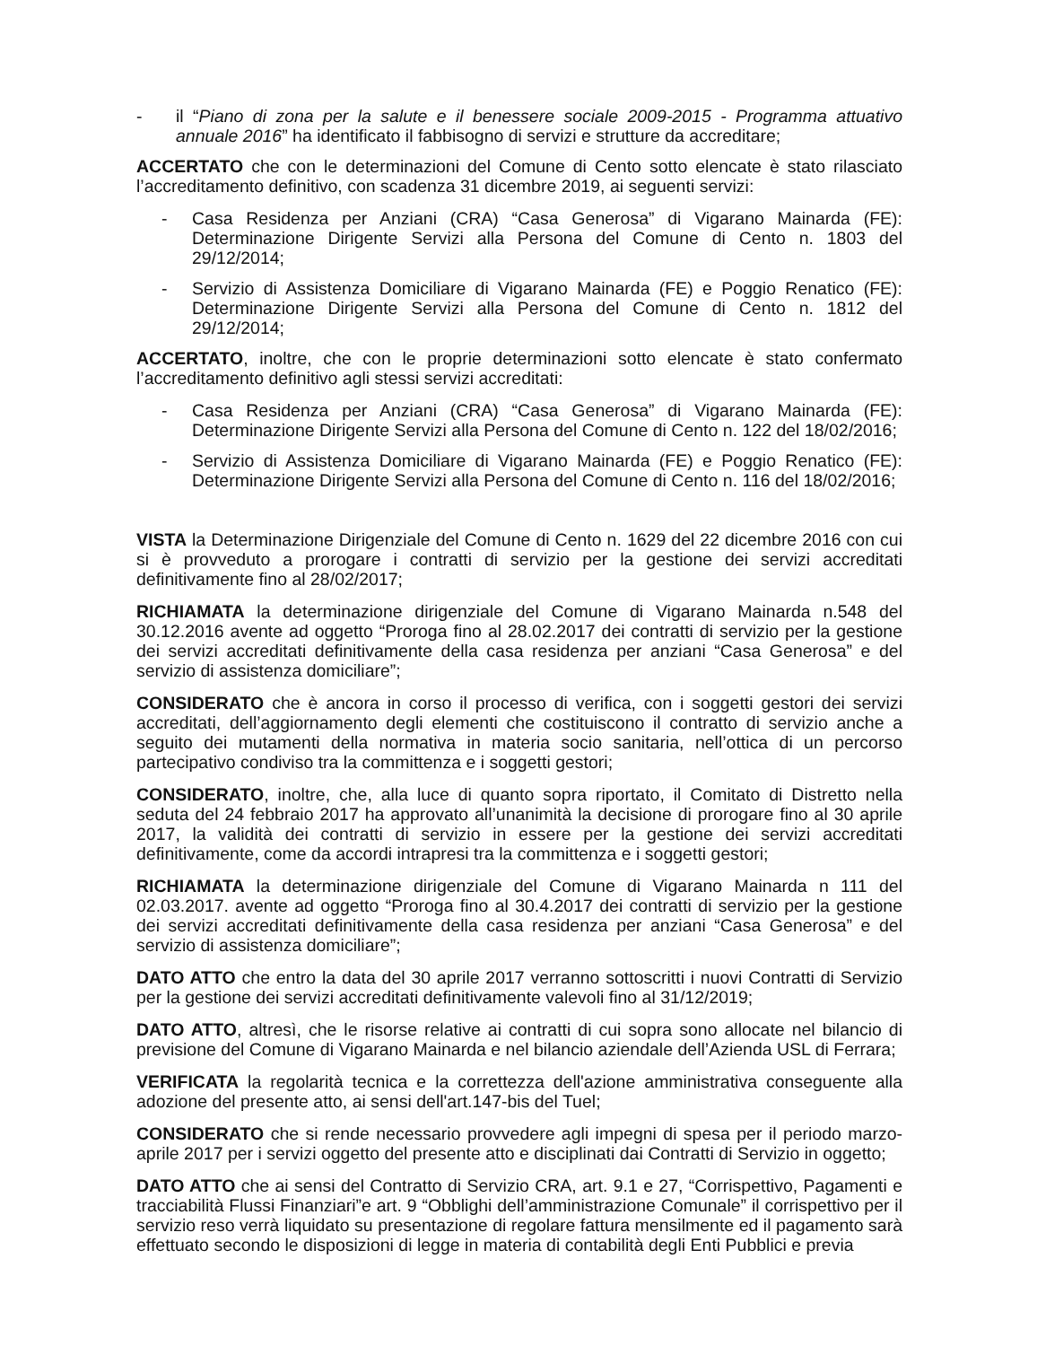- il “Piano di zona per la salute e il benessere sociale 2009-2015 - Programma attuativo annuale 2016” ha identificato il fabbisogno di servizi e strutture da accreditare;
ACCERTATO che con le determinazioni del Comune di Cento sotto elencate è stato rilasciato l’accreditamento definitivo, con scadenza 31 dicembre 2019, ai seguenti servizi:
- Casa Residenza per Anziani (CRA) “Casa Generosa” di Vigarano Mainarda (FE): Determinazione Dirigente Servizi alla Persona del Comune di Cento n. 1803 del 29/12/2014;
- Servizio di Assistenza Domiciliare di Vigarano Mainarda (FE) e Poggio Renatico (FE): Determinazione Dirigente Servizi alla Persona del Comune di Cento n. 1812 del 29/12/2014;
ACCERTATO, inoltre, che con le proprie determinazioni sotto elencate è stato confermato l’accreditamento definitivo agli stessi servizi accreditati:
- Casa Residenza per Anziani (CRA) “Casa Generosa” di Vigarano Mainarda (FE): Determinazione Dirigente Servizi alla Persona del Comune di Cento n. 122 del 18/02/2016;
- Servizio di Assistenza Domiciliare di Vigarano Mainarda (FE) e Poggio Renatico (FE): Determinazione Dirigente Servizi alla Persona del Comune di Cento n. 116 del 18/02/2016;
VISTA la Determinazione Dirigenziale del Comune di Cento n. 1629 del 22 dicembre 2016 con cui si è provveduto a prorogare i contratti di servizio per la gestione dei servizi accreditati definitivamente fino al 28/02/2017;
RICHIAMATA la determinazione dirigenziale del Comune di Vigarano Mainarda n.548 del 30.12.2016 avente ad oggetto “Proroga fino al 28.02.2017 dei contratti di servizio per la gestione dei servizi accreditati definitivamente della casa residenza per anziani “Casa Generosa” e del servizio di assistenza domiciliare”;
CONSIDERATO che è ancora in corso il processo di verifica, con i soggetti gestori dei servizi accreditati, dell’aggiornamento degli elementi che costituiscono il contratto di servizio anche a seguito dei mutamenti della normativa in materia socio sanitaria, nell’ottica di un percorso partecipativo condiviso tra la committenza e i soggetti gestori;
CONSIDERATO, inoltre, che, alla luce di quanto sopra riportato, il Comitato di Distretto nella seduta del 24 febbraio 2017 ha approvato all’unanimità la decisione di prorogare fino al 30 aprile 2017, la validità dei contratti di servizio in essere per la gestione dei servizi accreditati definitivamente, come da accordi intrapresi tra la committenza e i soggetti gestori;
RICHIAMATA la determinazione dirigenziale del Comune di Vigarano Mainarda n 111 del 02.03.2017. avente ad oggetto “Proroga fino al 30.4.2017 dei contratti di servizio per la gestione dei servizi accreditati definitivamente della casa residenza per anziani “Casa Generosa” e del servizio di assistenza domiciliare”;
DATO ATTO che entro la data del 30 aprile 2017 verranno sottoscritti i nuovi Contratti di Servizio per la gestione dei servizi accreditati definitivamente valevoli fino al 31/12/2019;
DATO ATTO, altresì, che le risorse relative ai contratti di cui sopra sono allocate nel bilancio di previsione del Comune di Vigarano Mainarda e nel bilancio aziendale dell’Azienda USL di Ferrara;
VERIFICATA la regolarità tecnica e la correttezza dell'azione amministrativa conseguente alla adozione del presente atto, ai sensi dell'art.147-bis del Tuel;
CONSIDERATO che si rende necessario provvedere agli impegni di spesa per il periodo marzo-aprile 2017 per i servizi oggetto del presente atto e disciplinati dai Contratti di Servizio in oggetto;
DATO ATTO che ai sensi del Contratto di Servizio CRA, art. 9.1 e 27, “Corrispettivo, Pagamenti e tracciabilità Flussi Finanziari”e art. 9 “Obblighi dell’amministrazione Comunale” il corrispettivo per il servizio reso verrà liquidato su presentazione di regolare fattura mensilmente ed il pagamento sarà effettuato secondo le disposizioni di legge in materia di contabilità degli Enti Pubblici e previa